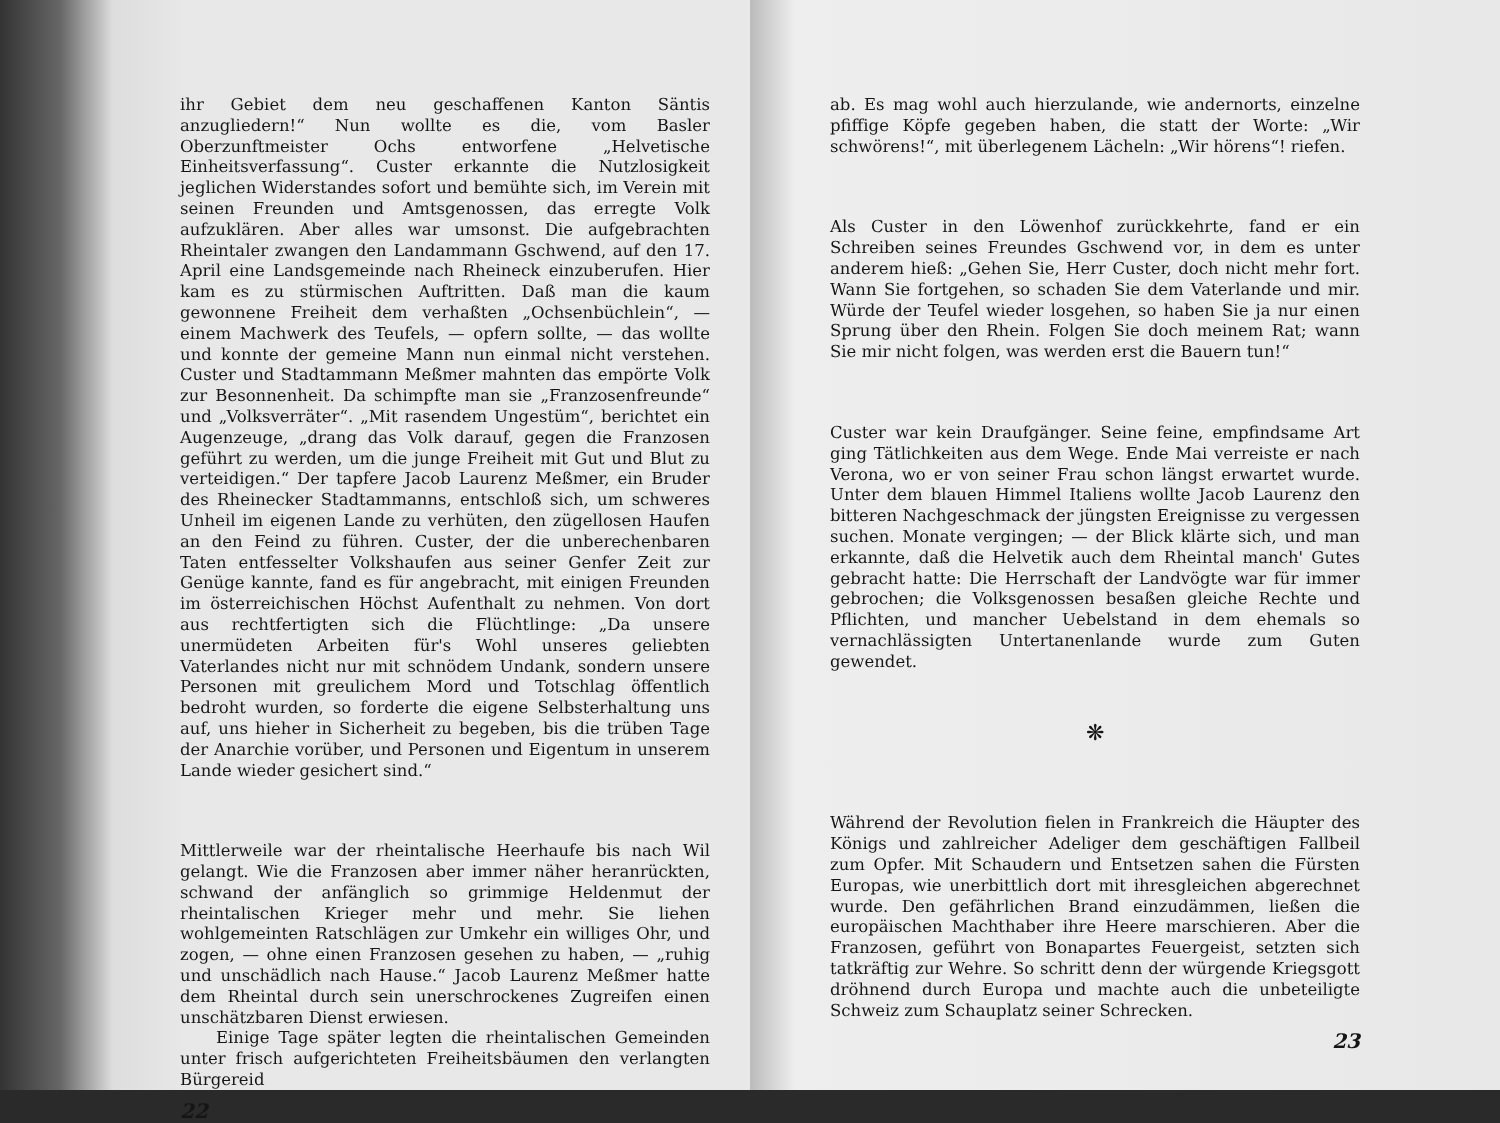ihr Gebiet dem neu geschaffenen Kanton Säntis anzugliedern!“ Nun wollte es die, vom Basler Oberzunftmeister Ochs entworfene „Helvetische Einheitsverfassung“. Custer erkannte die Nutzlosigkeit jeglichen Widerstandes sofort und bemühte sich, im Verein mit seinen Freunden und Amtsgenossen, das erregte Volk aufzuklären. Aber alles war umsonst. Die aufgebrachten Rheintaler zwangen den Landammann Gschwend, auf den 17. April eine Landsgemeinde nach Rheineck einzuberufen. Hier kam es zu stürmischen Auftritten. Daß man die kaum gewonnene Freiheit dem verhaßten „Ochsenbüchlein“, — einem Machwerk des Teufels, — opfern sollte, — das wollte und konnte der gemeine Mann nun einmal nicht verstehen. Custer und Stadtammann Meßmer mahnten das empörte Volk zur Besonnenheit. Da schimpfte man sie „Franzosenfreunde“ und „Volksverräter“. „Mit rasendem Ungestüm“, berichtet ein Augenzeuge, „drang das Volk darauf, gegen die Franzosen geführt zu werden, um die junge Freiheit mit Gut und Blut zu verteidigen.“ Der tapfere Jacob Laurenz Meßmer, ein Bruder des Rheinecker Stadtammanns, entschloß sich, um schweres Unheil im eigenen Lande zu verhüten, den zügellosen Haufen an den Feind zu führen. Custer, der die unberechenbaren Taten entfesselter Volkshaufen aus seiner Genfer Zeit zur Genüge kannte, fand es für angebracht, mit einigen Freunden im österreichischen Höchst Aufenthalt zu nehmen. Von dort aus rechtfertigten sich die Flüchtlinge: „Da unsere unermüdeten Arbeiten für's Wohl unseres geliebten Vaterlandes nicht nur mit schnödem Undank, sondern unsere Personen mit greulichem Mord und Totschlag öffentlich bedroht wurden, so forderte die eigene Selbsterhaltung uns auf, uns hieher in Sicherheit zu begeben, bis die trüben Tage der Anarchie vorüber, und Personen und Eigentum in unserem Lande wieder gesichert sind.“
Mittlerweile war der rheintalische Heerhaufe bis nach Wil gelangt. Wie die Franzosen aber immer näher heranrückten, schwand der anfänglich so grimmige Heldenmut der rheintalischen Krieger mehr und mehr. Sie liehen wohlgemeinten Ratschlägen zur Umkehr ein williges Ohr, und zogen, — ohne einen Franzosen gesehen zu haben, — „ruhig und unschädlich nach Hause.“ Jacob Laurenz Meßmer hatte dem Rheintal durch sein unerschrockenes Zugreifen einen unschätzbaren Dienst erwiesen.
Einige Tage später legten die rheintalischen Gemeinden unter frisch aufgerichteten Freiheitsbäumen den verlangten Bürgereid
22
ab. Es mag wohl auch hierzulande, wie andernorts, einzelne pfiffige Köpfe gegeben haben, die statt der Worte: „Wir schwörens!“, mit überlegenem Lächeln: „Wir hörens“! riefen.
Als Custer in den Löwenhof zurückkehrte, fand er ein Schreiben seines Freundes Gschwend vor, in dem es unter anderem hieß: „Gehen Sie, Herr Custer, doch nicht mehr fort. Wann Sie fortgehen, so schaden Sie dem Vaterlande und mir. Würde der Teufel wieder losgehen, so haben Sie ja nur einen Sprung über den Rhein. Folgen Sie doch meinem Rat; wann Sie mir nicht folgen, was werden erst die Bauern tun!“
Custer war kein Draufgänger. Seine feine, empfindsame Art ging Tätlichkeiten aus dem Wege. Ende Mai verreiste er nach Verona, wo er von seiner Frau schon längst erwartet wurde. Unter dem blauen Himmel Italiens wollte Jacob Laurenz den bitteren Nachgeschmack der jüngsten Ereignisse zu vergessen suchen. Monate vergingen; — der Blick klärte sich, und man erkannte, daß die Helvetik auch dem Rheintal manch' Gutes gebracht hatte: Die Herrschaft der Landvögte war für immer gebrochen; die Volksgenossen besaßen gleiche Rechte und Pflichten, und mancher Uebelstand in dem ehemals so vernachlässigten Untertanenlande wurde zum Guten gewendet.
❋
Während der Revolution fielen in Frankreich die Häupter des Königs und zahlreicher Adeliger dem geschäftigen Fallbeil zum Opfer. Mit Schaudern und Entsetzen sahen die Fürsten Europas, wie unerbittlich dort mit ihresgleichen abgerechnet wurde. Den gefährlichen Brand einzudämmen, ließen die europäischen Machthaber ihre Heere marschieren. Aber die Franzosen, geführt von Bonapartes Feuergeist, setzten sich tatkräftig zur Wehre. So schritt denn der würgende Kriegsgott dröhnend durch Europa und machte auch die unbeteiligte Schweiz zum Schauplatz seiner Schrecken.
23